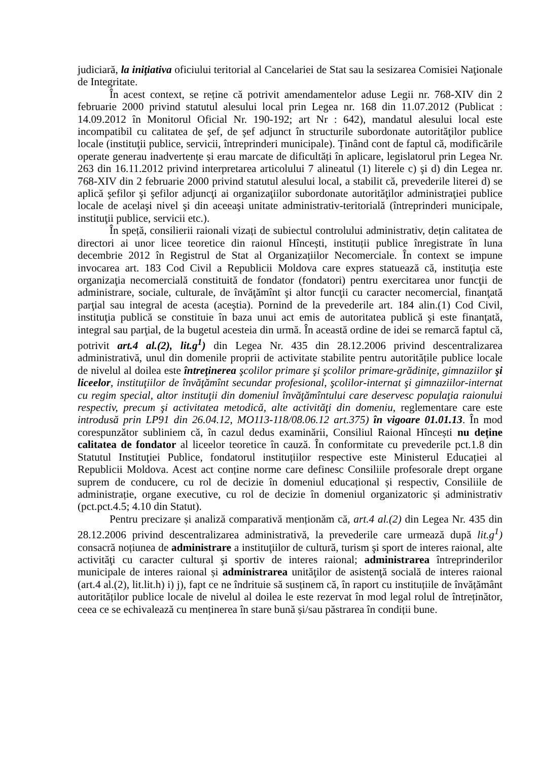judiciară, la iniţiativa oficiului teritorial al Cancelariei de Stat sau la sesizarea Comisiei Naţionale de Integritate.
În acest context, se reține că potrivit amendamentelor aduse Legii nr. 768-XIV din 2 februarie 2000 privind statutul alesului local prin Legea nr. 168 din 11.07.2012 (Publicat : 14.09.2012 în Monitorul Oficial Nr. 190-192; art Nr : 642), mandatul alesului local este incompatibil cu calitatea de şef, de şef adjunct în structurile subordonate autorităţilor publice locale (instituţii publice, servicii, întreprinderi municipale). Ținând cont de faptul că, modificările operate generau inadvertențe și erau marcate de dificultăți în aplicare, legislatorul prin Legea Nr. 263 din 16.11.2012 privind interpretarea articolului 7 alineatul (1) literele c) şi d) din Legea nr. 768-XIV din 2 februarie 2000 privind statutul alesului local, a stabilit că, prevederile literei d) se aplică şefilor şi şefilor adjuncţi ai organizaţiilor subordonate autorităţilor administraţiei publice locale de acelaşi nivel şi din aceeaşi unitate administrativ-teritorială (întreprinderi municipale, instituţii publice, servicii etc.).
În speță, consilierii raionali vizați de subiectul controlului administrativ, dețin calitatea de directori ai unor licee teoretice din raionul Hîncești, instituții publice înregistrate în luna decembrie 2012 în Registrul de Stat al Organizațiilor Necomerciale. În context se impune invocarea art. 183 Cod Civil a Republicii Moldova care expres statuează că, instituţia este organizaţia necomercială constituită de fondator (fondatori) pentru exercitarea unor funcţii de administrare, sociale, culturale, de învăţămînt şi altor funcţii cu caracter necomercial, finanţată parţial sau integral de acesta (aceştia). Pornind de la prevederile art. 184 alin.(1) Cod Civil, instituţia publică se constituie în baza unui act emis de autoritatea publică şi este finanţată, integral sau parţial, de la bugetul acesteia din urmă. În această ordine de idei se remarcă faptul că, potrivit art.4 al.(2), lit.g<sup>1</sup>) din Legea Nr. 435 din 28.12.2006 privind descentralizarea administrativă, unul din domenile proprii de activitate stabilite pentru autoritățile publice locale de nivelul al doilea este întreţinerea şcolilor primare şi şcolilor primare-grădiniţe, gimnaziilor şi liceelor, instituţiilor de învăţămînt secundar profesional, şcolilor-internat şi gimnaziilor-internat cu regim special, altor instituţii din domeniul învăţămîntului care deservesc populaţia raionului respectiv, precum şi activitatea metodică, alte activităţi din domeniu, reglementare care este introdusă prin LP91 din 26.04.12, MO113-118/08.06.12 art.375) în vigoare 01.01.13. În mod corespunzător subliniem că, în cazul dedus examinării, Consiliul Raional Hîncești nu deține calitatea de fondator al liceelor teoretice în cauză. În conformitate cu prevederile pct.1.8 din Statutul Instituţiei Publice, fondatorul instituțiilor respective este Ministerul Educației al Republicii Moldova. Acest act conține norme care definesc Consiliile profesorale drept organe suprem de conducere, cu rol de decizie în domeniul educațional și respectiv, Consiliile de administrație, organe executive, cu rol de decizie în domeniul organizatoric și administrativ (pct.pct.4.5; 4.10 din Statut).
Pentru precizare și analiză comparativă menționăm că, art.4 al.(2) din Legea Nr. 435 din 28.12.2006 privind descentralizarea administrativă, la prevederile care urmează după lit.g<sup>1</sup>) consacră noțiunea de administrare a instituţiilor de cultură, turism şi sport de interes raional, alte activităţi cu caracter cultural şi sportiv de interes raional; administrarea întreprinderilor municipale de interes raional și administrarea unităţilor de asistenţă socială de interes raional (art.4 al.(2), lit.lit.h) i) j), fapt ce ne îndrituie să susținem că, în raport cu instituțiile de învățământ autorităților publice locale de nivelul al doilea le este rezervat în mod legal rolul de întreținător, ceea ce se echivalează cu menținerea în stare bună și/sau păstrarea în condiții bune.